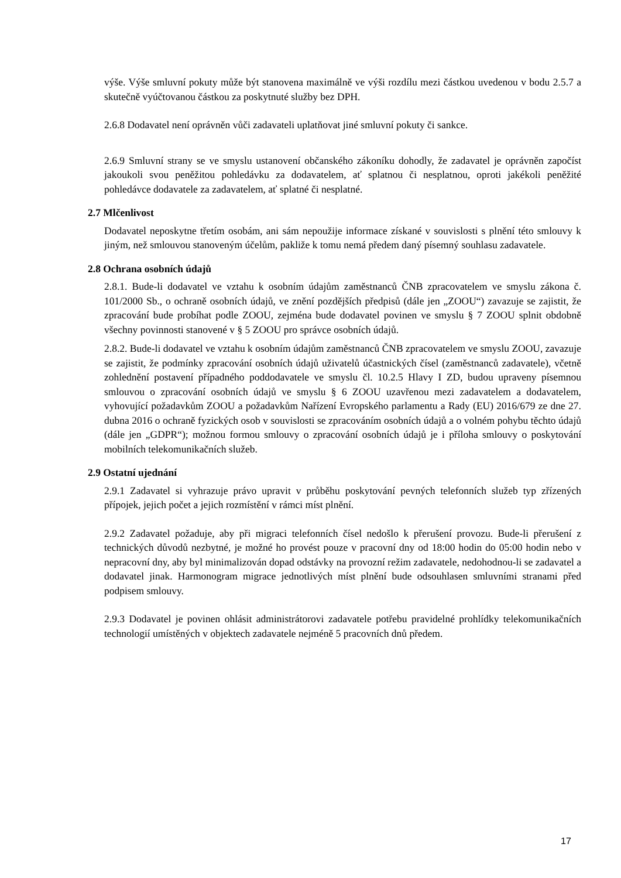výše. Výše smluvní pokuty může být stanovena maximálně ve výši rozdílu mezi částkou uvedenou v bodu 2.5.7 a skutečně vyúčtovanou částkou za poskytnuté služby bez DPH.
2.6.8 Dodavatel není oprávněn vůči zadavateli uplatňovat jiné smluvní pokuty či sankce.
2.6.9 Smluvní strany se ve smyslu ustanovení občanského zákoníku dohodly, že zadavatel je oprávněn započíst jakoukoli svou peněžitou pohledávku za dodavatelem, ať splatnou či nesplatnou, oproti jakékoli peněžité pohledávce dodavatele za zadavatelem, ať splatné či nesplatné.
2.7 Mlčenlivost
Dodavatel neposkytne třetím osobám, ani sám nepoužije informace získané v souvislosti s plnění této smlouvy k jiným, než smlouvou stanoveným účelům, pakliže k tomu nemá předem daný písemný souhlasu zadavatele.
2.8 Ochrana osobních údajů
2.8.1. Bude-li dodavatel ve vztahu k osobním údajům zaměstnanců ČNB zpracovatelem ve smyslu zákona č. 101/2000 Sb., o ochraně osobních údajů, ve znění pozdějších předpisů (dále jen „ZOOU“) zavazuje se zajistit, že zpracování bude probíhat podle ZOOU, zejména bude dodavatel povinen ve smyslu § 7 ZOOU splnit obdobně všechny povinnosti stanovené v § 5 ZOOU pro správce osobních údajů.
2.8.2. Bude-li dodavatel ve vztahu k osobním údajům zaměstnanců ČNB zpracovatelem ve smyslu ZOOU, zavazuje se zajistit, že podmínky zpracování osobních údajů uživatelů účastnických čísel (zaměstnanců zadavatele), včetně zohlednění postavení případného poddodavatele ve smyslu čl. 10.2.5 Hlavy I ZD, budou upraveny písemnou smlouvou o zpracování osobních údajů ve smyslu § 6 ZOOU uzavřenou mezi zadavatelem a dodavatelem, vyhovující požadavkům ZOOU a požadavkům Nařízení Evropského parlamentu a Rady (EU) 2016/679 ze dne 27. dubna 2016 o ochraně fyzických osob v souvislosti se zpracováním osobních údajů a o volném pohybu těchto údajů (dále jen „GDPR“); možnou formou smlouvy o zpracování osobních údajů je i příloha smlouvy o poskytování mobilních telekomunikačních služeb.
2.9 Ostatní ujednání
2.9.1 Zadavatel si vyhrazuje právo upravit v průběhu poskytování pevných telefonních služeb typ zřízených přípojek, jejich počet a jejich rozmístění v rámci míst plnění.
2.9.2 Zadavatel požaduje, aby při migraci telefonních čísel nedošlo k přerušení provozu. Bude-li přerušení z technických důvodů nezbytné, je možné ho provést pouze v pracovní dny od 18:00 hodin do 05:00 hodin nebo v nepracovní dny, aby byl minimalizován dopad odstávky na provozní režim zadavatele, nedohodnou-li se zadavatel a dodavatel jinak. Harmonogram migrace jednotlivých míst plnění bude odsouhlasen smluvními stranami před podpisem smlouvy.
2.9.3 Dodavatel je povinen ohlásit administrátorovi zadavatele potřebu pravidelné prohlídky telekomunikačních technologií umístěných v objektech zadavatele nejméně 5 pracovních dnů předem.
17